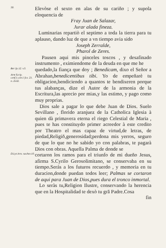30.
Elevòse el sexto en alas de su cariño ; y supola eloquencia de
Fray Juan de Salazar,
Jurar alada fineza.
Luminarias repartiò el septimo a toda la tierra para tu aplauso, dando luz de que a vn tiempo avia sido
Joseph Zerralde,
Pharol de Zeres.
Pausen aqui mis pinceles toscos , y desafinado instrumento , eximiendome de la deuda en que me he
Ber ijs.12. v.3.
Arm Scrip. conf.1.con.1 fco. 21. n. 2532.
quedado,la fiança que doy ; Benedicam, dixo el Señor a Abrahan,benedicentibus tibi. Yo de empeñarè tu obligacion,bendiciendo a quantos te bendixeren porque tus alabanças, dize el Autor de la armonia de la Escritura,las aprecio por mias,y las estimo, y pago como muy proprias.
Dios sale a pagar lo que debe Juan de Dios. Suelo Sevillano , florido aranjuez de la Catholica Iglesia à quien dà primavera eterna el riego Celestial de Maria , pues te has constituydo primer acreedor à este credito por Theatro el mas capaz de virtud,de letras, de piedad,Religiō,generosidad;perdona mis yerros, seguro de que lo que no he sabido yo con palabras, te pagarà Dios con obras. Aquella Palma de donde se
D.Lyr.Jero. sachee.10.
cortaron los ramos para el triunfo de mi dueño Jesus, afirma S.Cyrilo Gerosolimitano, se conservaba en su tiempo.Serás a los futuros recuerdo , y memoria en tu duracion,donde puedan todos leer; Palmas se cortaron de aqui para Juan de Dios,pues dura el tronco inmortal.
Lo seràs tu,Religion Ilustre, conservando la herencia que en la Hospitalidad te dexò tu grā Padre.Cosa
fin